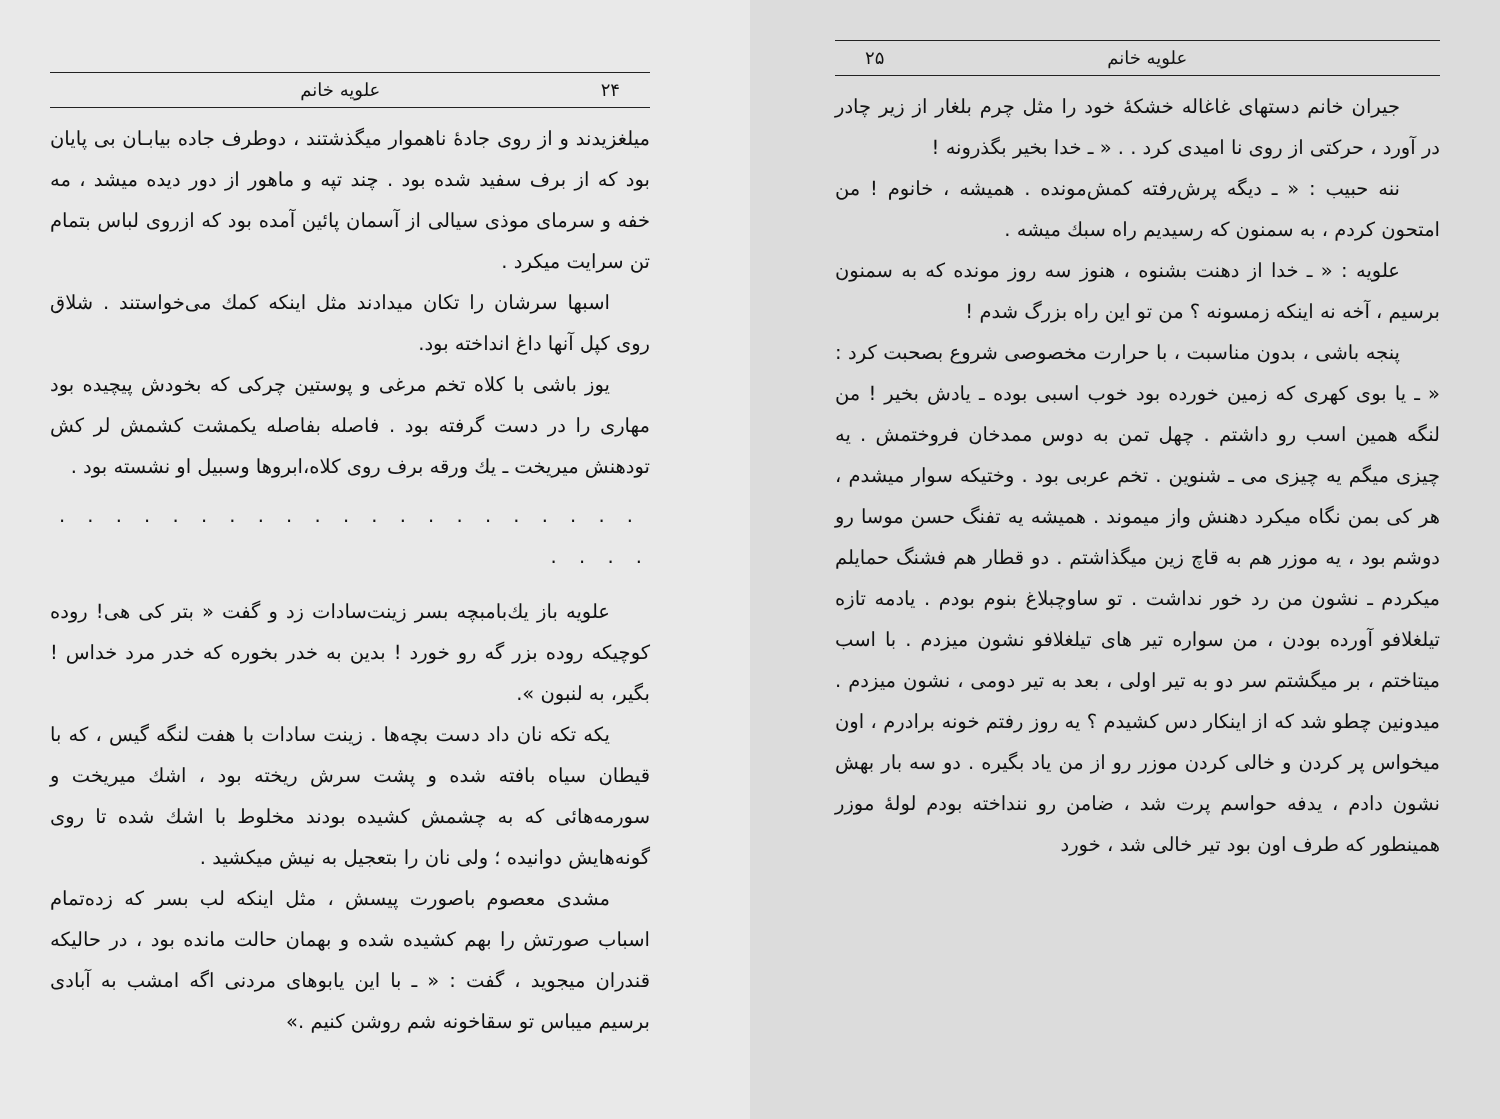۲۴ علویه خانم
میلغزیدند و از روی جادهٔ ناهموار میگذشتند ، دوطرف جاده بیابـان بی پایان بود که از برف سفید شده بود . چند تپه و ماهور از دور دیده میشد ، مه خفه و سرمای موذی سیالی از آسمان پائین آمده بود که ازروی لباس بتمام تن سرایت میکرد .
اسبها سرشان را تکان میدادند مثل اینکه کمك می‌خواستند . شلاق روی کپل آنها داغ انداخته بود.
یوز باشی با کلاه تخم مرغی و پوستین چرکی که بخودش پیچیده بود مهاری را در دست گرفته بود . فاصله بفاصله یکمشت کشمش لر کش تودهنش میریخت ـ یك ورقه برف روی کلاه،ابروها وسبیل او نشسته بود .
. . . . . . . . . . . . . . . . . . . . . . . . .
علویه باز یك‌بامبچه بسر زینت‌سادات زد و گفت « بتر کی هی! روده کوچیکه روده بزر گه رو خورد ! بدین به خدر بخوره که خدر مرد خداس ! بگیر، به لنبون ».
یکه تکه نان داد دست بچه‌ها . زینت سادات با هفت لنگه گیس ، که با قیطان سیاه بافته شده و پشت سرش ریخته بود ، اشك میریخت و سورمه‌هائی که به چشمش کشیده بودند مخلوط با اشك شده تا روی گونه‌هایش دوانیده ؛ ولی نان را بتعجیل به نیش میکشید .
مشدی معصوم باصورت پیسش ، مثل اینکه لب بسر که زده‌تمام اسباب صورتش را بهم کشیده شده و بهمان حالت مانده بود ، در حالیکه قندران میجوید ، گفت : « ـ با این یابوهای مردنی اگه امشب به آبادی برسیم میباس تو سقاخونه شم روشن کنیم .»
علویه خانم ۲۵
جیران خانم دستهای غاغاله خشکهٔ خود را مثل چرم بلغار از زیر چادر در آورد ، حرکتی از روی نا امیدی کرد . . « ـ خدا بخیر بگذرونه !
ننه حبیب : « ـ دیگه پرش‌رفته کمش‌مونده . همیشه ، خانوم ! من امتحون کردم ، به سمنون که رسیدیم راه سبك میشه .
علویه : « ـ خدا از دهنت بشنوه ، هنوز سه روز مونده که به سمنون برسیم ، آخه نه اینکه زمسونه ؟ من تو این راه بزرگ شدم !
پنجه باشی ، بدون مناسبت ، با حرارت مخصوصی شروع بصحبت کرد : « ـ یا بوی کهری که زمین خورده بود خوب اسبی بوده ـ یادش بخیر ! من لنگه همین اسب رو داشتم . چهل تمن به دوس ممدخان فروختمش . یه چیزی میگم یه چیزی می ـ شنوین . تخم عربی بود . وختیکه سوار میشدم ، هر کی بمن نگاه میکرد دهنش واز میموند . همیشه یه تفنگ حسن موسا رو دوشم بود ، یه موزر هم به قاچ زین میگذاشتم . دو قطار هم فشنگ حمایلم میکردم ـ نشون من رد خور نداشت . تو ساوچبلاغ بنوم بودم . یادمه تازه تیلغلافو آورده بودن ، من سواره تیر های تیلغلافو نشون میزدم . با اسب میتاختم ، بر میگشتم سر دو به تیر اولی ، بعد به تیر دومی ، نشون میزدم . میدونین چطو شد که از اینکار دس کشیدم ؟ یه روز رفتم خونه برادرم ، اون میخواس پر کردن و خالی کردن موزر رو از من یاد بگیره . دو سه بار بهش نشون دادم ، یدفه حواسم پرت شد ، ضامن رو ننداخته بودم لولهٔ موزر همینطور که طرف اون بود تیر خالی شد ، خورد